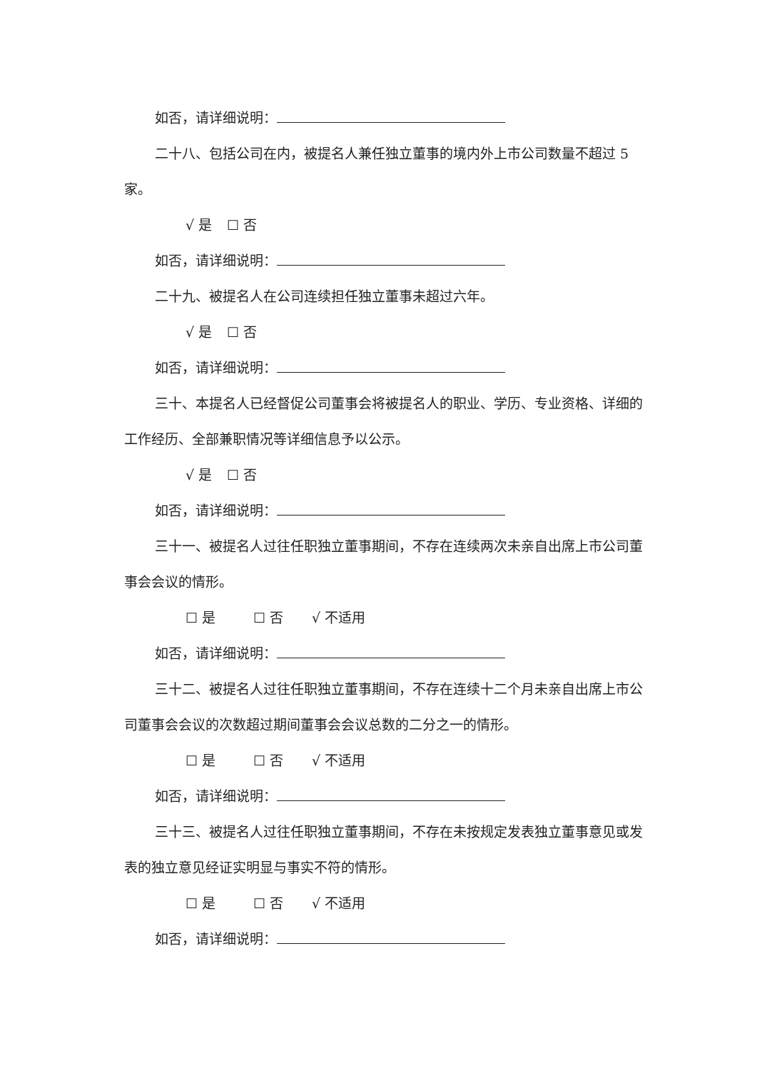如否，请详细说明：
二十八、包括公司在内，被提名人兼任独立董事的境内外上市公司数量不超过 5 家。
√ 是 ☐ 否
如否，请详细说明：
二十九、被提名人在公司连续担任独立董事未超过六年。
√ 是 ☐ 否
如否，请详细说明：
三十、本提名人已经督促公司董事会将被提名人的职业、学历、专业资格、详细的工作经历、全部兼职情况等详细信息予以公示。
√ 是 ☐ 否
如否，请详细说明：
三十一、被提名人过往任职独立董事期间，不存在连续两次未亲自出席上市公司董事会会议的情形。
☐ 是 ☐ 否 √ 不适用
如否，请详细说明：
三十二、被提名人过往任职独立董事期间，不存在连续十二个月未亲自出席上市公司董事会会议的次数超过期间董事会会议总数的二分之一的情形。
☐ 是 ☐ 否 √ 不适用
如否，请详细说明：
三十三、被提名人过往任职独立董事期间，不存在未按规定发表独立董事意见或发表的独立意见经证实明显与事实不符的情形。
☐ 是 ☐ 否 √ 不适用
如否，请详细说明：